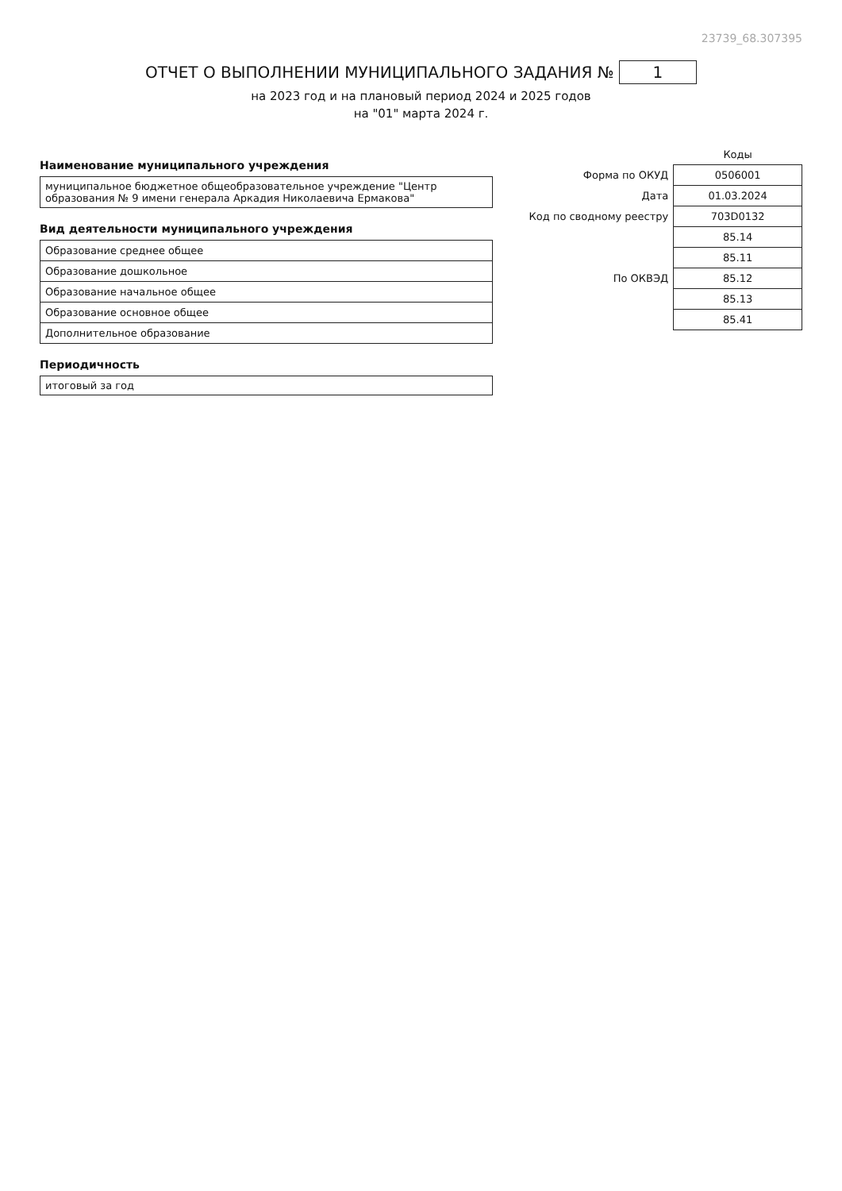23739_68.307395
ОТЧЕТ О ВЫПОЛНЕНИИ МУНИЦИПАЛЬНОГО ЗАДАНИЯ № 1
на 2023 год и на плановый период 2024 и 2025 годов
на "01" марта 2024 г.
Наименование муниципального учреждения
муниципальное бюджетное общеобразовательное учреждение "Центр образования № 9 имени генерала Аркадия Николаевича Ермакова"
Вид деятельности муниципального учреждения
| Образование среднее общее |
| Образование дошкольное |
| Образование начальное общее |
| Образование основное общее |
| Дополнительное образование |
Периодичность
итоговый за год
| | Коды |
| Форма по ОКУД | 0506001 |
| Дата | 01.03.2024 |
| Код по сводному реестру | 703D0132 |
| | 85.14 |
| | 85.11 |
| По ОКВЭД | 85.12 |
| | 85.13 |
| | 85.41 |